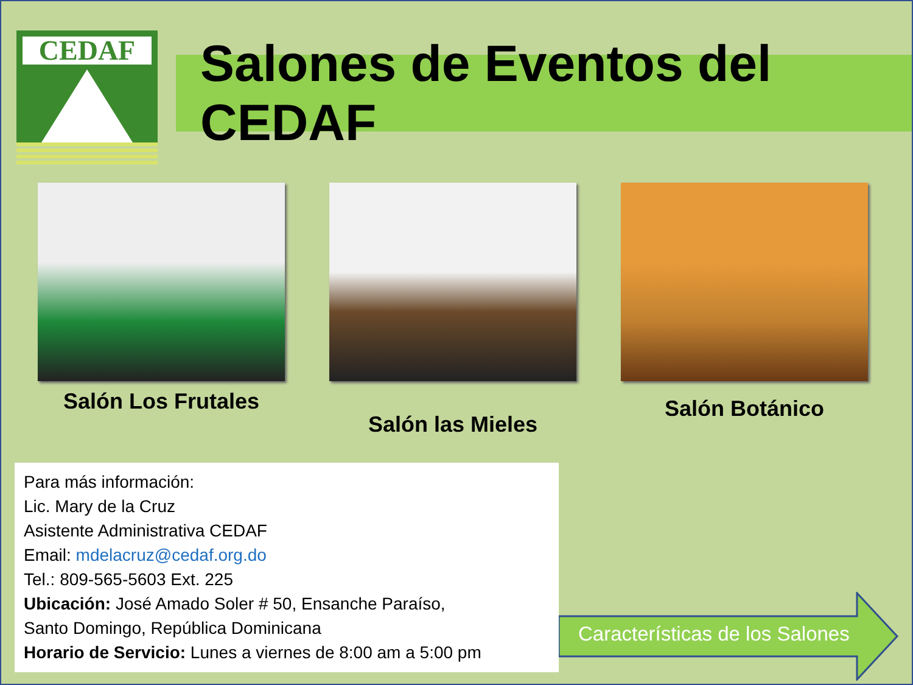CEDAF
Salones de Eventos del CEDAF
Salón Los Frutales
Salón las Mieles
Salón Botánico
Para más información:
Lic. Mary de la Cruz
Asistente Administrativa CEDAF
Email: mdelacruz@cedaf.org.do
Tel.: 809-565-5603 Ext. 225
Ubicación: José Amado Soler # 50, Ensanche Paraíso,
Santo Domingo, República Dominicana
Horario de Servicio: Lunes a viernes de 8:00 am a 5:00 pm
Características de los Salones